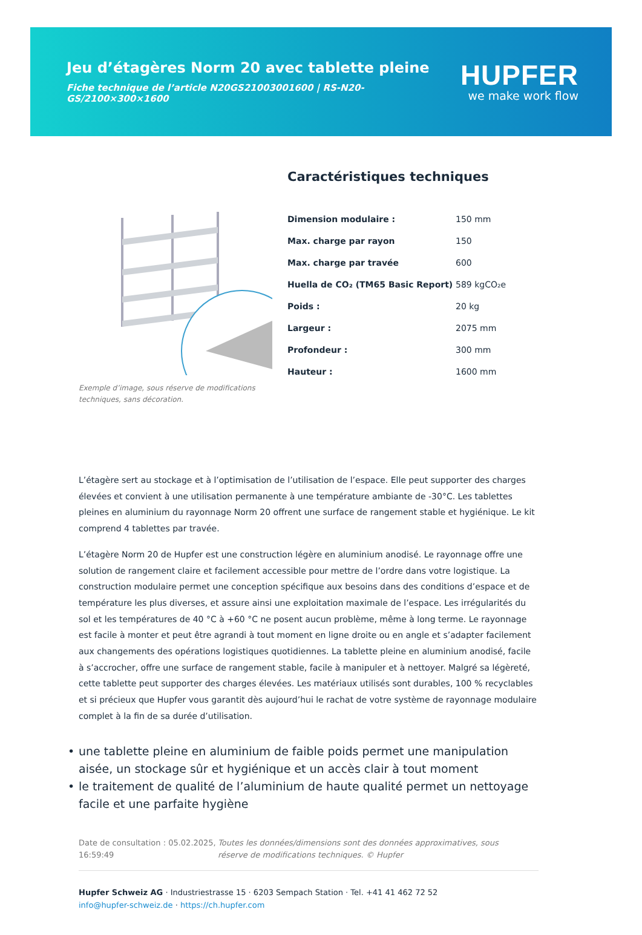Jeu d’étagères Norm 20 avec tablette pleine
Fiche technique de l’article N20GS21003001600 | RS-N20-GS/2100×300×1600
HUPFER
we make work flow
Exemple d’image, sous réserve de modifications techniques, sans décoration.
Caractéristiques techniques
| Dimension modulaire : | 150 mm |
| Max. charge par rayon | 150 |
| Max. charge par travée | 600 |
| Huella de CO₂ (TM65 Basic Report) | 589 kgCO₂e |
| Poids : | 20 kg |
| Largeur : | 2075 mm |
| Profondeur : | 300 mm |
| Hauteur : | 1600 mm |
L’étagère sert au stockage et à l’optimisation de l’utilisation de l’espace. Elle peut supporter des charges élevées et convient à une utilisation permanente à une température ambiante de -30°C. Les tablettes pleines en aluminium du rayonnage Norm 20 offrent une surface de rangement stable et hygiénique. Le kit comprend 4 tablettes par travée.
L’étagère Norm 20 de Hupfer est une construction légère en aluminium anodisé. Le rayonnage offre une solution de rangement claire et facilement accessible pour mettre de l’ordre dans votre logistique. La construction modulaire permet une conception spécifique aux besoins dans des conditions d’espace et de température les plus diverses, et assure ainsi une exploitation maximale de l’espace. Les irrégularités du sol et les températures de 40 °C à +60 °C ne posent aucun problème, même à long terme. Le rayonnage est facile à monter et peut être agrandi à tout moment en ligne droite ou en angle et s’adapter facilement aux changements des opérations logistiques quotidiennes. La tablette pleine en aluminium anodisé, facile à s’accrocher, offre une surface de rangement stable, facile à manipuler et à nettoyer. Malgré sa légèreté, cette tablette peut supporter des charges élevées. Les matériaux utilisés sont durables, 100 % recyclables et si précieux que Hupfer vous garantit dès aujourd’hui le rachat de votre système de rayonnage modulaire complet à la fin de sa durée d’utilisation.
• une tablette pleine en aluminium de faible poids permet une manipulation aisée, un stockage sûr et hygiénique et un accès clair à tout moment
• le traitement de qualité de l’aluminium de haute qualité permet un nettoyage facile et une parfaite hygiène
Date de consultation : 05.02.2025, 16:59:49
Toutes les données/dimensions sont des données approximatives, sous réserve de modifications techniques. © Hupfer
Hupfer Schweiz AG · Industriestrasse 15 · 6203 Sempach Station · Tel. +41 41 462 72 52
info@hupfer-schweiz.de · https://ch.hupfer.com